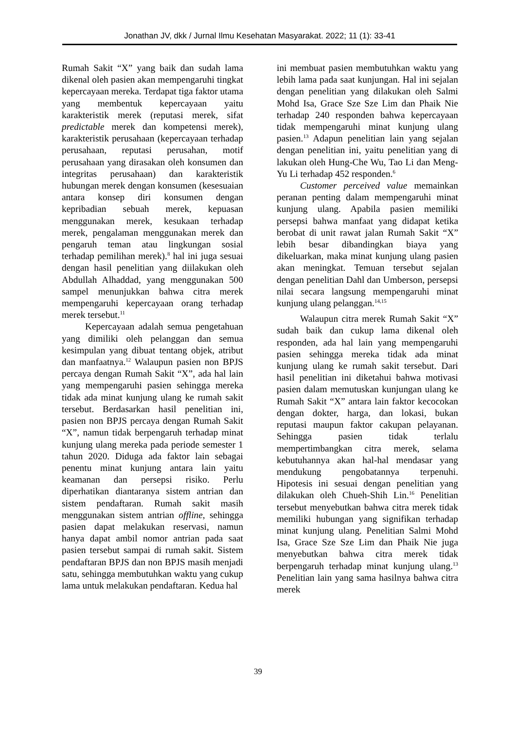Jonathan JV, dkk / Jurnal Ilmu Kesehatan Masyarakat. 2022; 11 (1): 33-41
Rumah Sakit “X” yang baik dan sudah lama dikenal oleh pasien akan mempengaruhi tingkat kepercayaan mereka. Terdapat tiga faktor utama yang membentuk kepercayaan yaitu karakteristik merek (reputasi merek, sifat predictable merek dan kompetensi merek), karakteristik perusahaan (kepercayaan terhadap perusahaan, reputasi perusahan, motif perusahaan yang dirasakan oleh konsumen dan integritas perusahaan) dan karakteristik hubungan merek dengan konsumen (kesesuaian antara konsep diri konsumen dengan kepribadian sebuah merek, kepuasan menggunakan merek, kesukaan terhadap merek, pengalaman menggunakan merek dan pengaruh teman atau lingkungan sosial terhadap pemilihan merek).<sup>8</sup> hal ini juga sesuai dengan hasil penelitian yang diilakukan oleh Abdullah Alhaddad, yang menggunakan 500 sampel menunjukkan bahwa citra merek mempengaruhi kepercayaan orang terhadap merek tersebut.<sup>11</sup>
Kepercayaan adalah semua pengetahuan yang dimiliki oleh pelanggan dan semua kesimpulan yang dibuat tentang objek, atribut dan manfaatnya.<sup>12</sup> Walaupun pasien non BPJS percaya dengan Rumah Sakit “X”, ada hal lain yang mempengaruhi pasien sehingga mereka tidak ada minat kunjung ulang ke rumah sakit tersebut. Berdasarkan hasil penelitian ini, pasien non BPJS percaya dengan Rumah Sakit “X”, namun tidak berpengaruh terhadap minat kunjung ulang mereka pada periode semester 1 tahun 2020. Diduga ada faktor lain sebagai penentu minat kunjung antara lain yaitu keamanan dan persepsi risiko. Perlu diperhatikan diantaranya sistem antrian dan sistem pendaftaran. Rumah sakit masih menggunakan sistem antrian offline, sehingga pasien dapat melakukan reservasi, namun hanya dapat ambil nomor antrian pada saat pasien tersebut sampai di rumah sakit. Sistem pendaftaran BPJS dan non BPJS masih menjadi satu, sehingga membutuhkan waktu yang cukup lama untuk melakukan pendaftaran. Kedua hal
ini membuat pasien membutuhkan waktu yang lebih lama pada saat kunjungan. Hal ini sejalan dengan penelitian yang dilakukan oleh Salmi Mohd Isa, Grace Sze Sze Lim dan Phaik Nie terhadap 240 responden bahwa kepercayaan tidak mempengaruhi minat kunjung ulang pasien.<sup>13</sup> Adapun penelitian lain yang sejalan dengan penelitian ini, yaitu penelitian yang di lakukan oleh Hung-Che Wu, Tao Li dan Meng-Yu Li terhadap 452 responden.<sup>6</sup>
Customer perceived value memainkan peranan penting dalam mempengaruhi minat kunjung ulang. Apabila pasien memiliki persepsi bahwa manfaat yang didapat ketika berobat di unit rawat jalan Rumah Sakit “X” lebih besar dibandingkan biaya yang dikeluarkan, maka minat kunjung ulang pasien akan meningkat. Temuan tersebut sejalan dengan penelitian Dahl dan Umberson, persepsi nilai secara langsung mempengaruhi minat kunjung ulang pelanggan.<sup>14,15</sup>
Walaupun citra merek Rumah Sakit “X” sudah baik dan cukup lama dikenal oleh responden, ada hal lain yang mempengaruhi pasien sehingga mereka tidak ada minat kunjung ulang ke rumah sakit tersebut. Dari hasil penelitian ini diketahui bahwa motivasi pasien dalam memutuskan kunjungan ulang ke Rumah Sakit “X” antara lain faktor kecocokan dengan dokter, harga, dan lokasi, bukan reputasi maupun faktor cakupan pelayanan. Sehingga pasien tidak terlalu mempertimbangkan citra merek, selama kebutuhannya akan hal-hal mendasar yang mendukung pengobatannya terpenuhi. Hipotesis ini sesuai dengan penelitian yang dilakukan oleh Chueh-Shih Lin.<sup>16</sup> Penelitian tersebut menyebutkan bahwa citra merek tidak memiliki hubungan yang signifikan terhadap minat kunjung ulang. Penelitian Salmi Mohd Isa, Grace Sze Sze Lim dan Phaik Nie juga menyebutkan bahwa citra merek tidak berpengaruh terhadap minat kunjung ulang.<sup>13</sup> Penelitian lain yang sama hasilnya bahwa citra merek
39